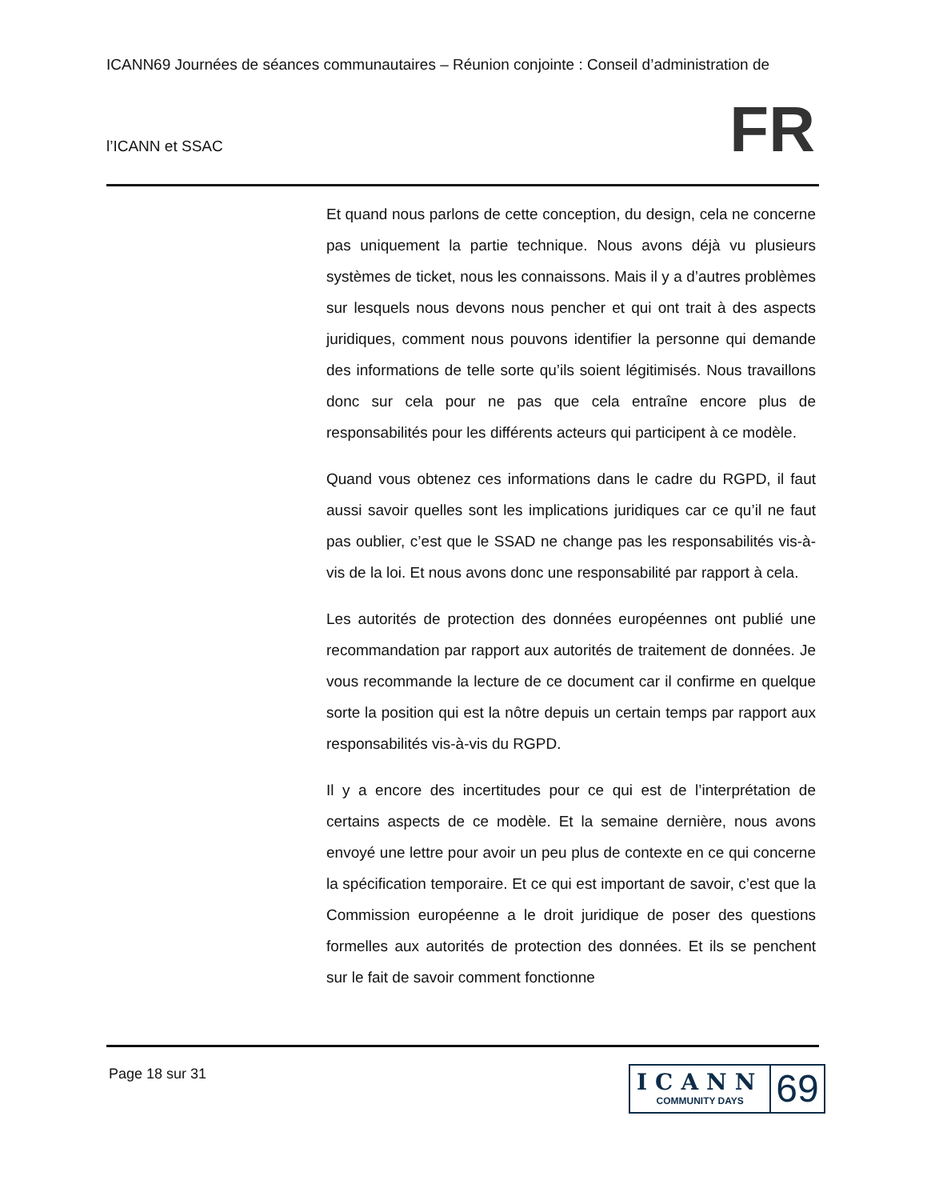ICANN69 Journées de séances communautaires – Réunion conjointe : Conseil d’administration de
l’ICANN et SSAC
FR
Et quand nous parlons de cette conception, du design, cela ne concerne pas uniquement la partie technique. Nous avons déjà vu plusieurs systèmes de ticket, nous les connaissons. Mais il y a d’autres problèmes sur lesquels nous devons nous pencher et qui ont trait à des aspects juridiques, comment nous pouvons identifier la personne qui demande des informations de telle sorte qu’ils soient légitimisés. Nous travaillons donc sur cela pour ne pas que cela entraîne encore plus de responsabilités pour les différents acteurs qui participent à ce modèle.
Quand vous obtenez ces informations dans le cadre du RGPD, il faut aussi savoir quelles sont les implications juridiques car ce qu’il ne faut pas oublier, c’est que le SSAD ne change pas les responsabilités vis-à-vis de la loi. Et nous avons donc une responsabilité par rapport à cela.
Les autorités de protection des données européennes ont publié une recommandation par rapport aux autorités de traitement de données. Je vous recommande la lecture de ce document car il confirme en quelque sorte la position qui est la nôtre depuis un certain temps par rapport aux responsabilités vis-à-vis du RGPD.
Il y a encore des incertitudes pour ce qui est de l’interprétation de certains aspects de ce modèle. Et la semaine dernière, nous avons envoyé une lettre pour avoir un peu plus de contexte en ce qui concerne la spécification temporaire. Et ce qui est important de savoir, c’est que la Commission européenne a le droit juridique de poser des questions formelles aux autorités de protection des données. Et ils se penchent sur le fait de savoir comment fonctionne
Page 18 sur 31
ICANN
COMMUNITY DAYS
69